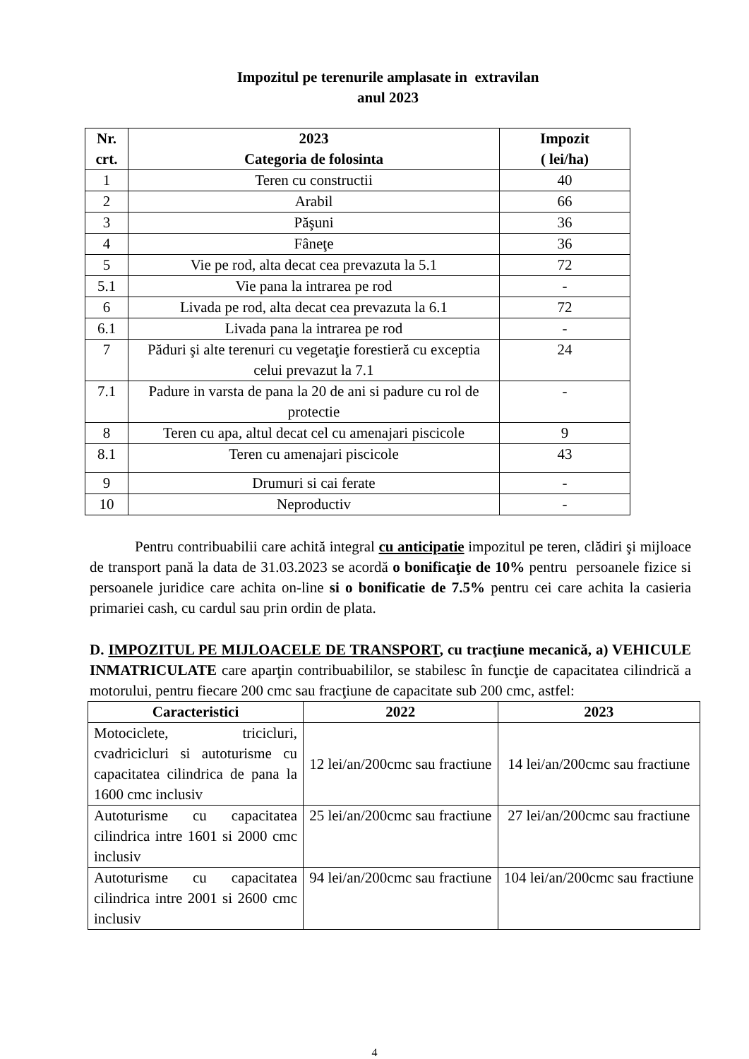Impozitul pe terenurile amplasate in extravilan
anul 2023
| Nr. crt. | 2023 Categoria de folosinta | Impozit ( lei/ha) |
| --- | --- | --- |
| 1 | Teren cu constructii | 40 |
| 2 | Arabil | 66 |
| 3 | Păşuni | 36 |
| 4 | Fâneţe | 36 |
| 5 | Vie pe rod, alta decat cea prevazuta la 5.1 | 72 |
| 5.1 | Vie pana la intrarea pe rod | - |
| 6 | Livada pe rod, alta decat cea prevazuta la 6.1 | 72 |
| 6.1 | Livada pana la intrarea pe rod | - |
| 7 | Păduri şi alte terenuri cu vegetaţie forestieră cu exceptia celui prevazut la 7.1 | 24 |
| 7.1 | Padure in varsta de pana la 20 de ani si padure cu rol de protectie | - |
| 8 | Teren cu apa, altul decat cel cu amenajari piscicole | 9 |
| 8.1 | Teren cu amenajari piscicole | 43 |
| 9 | Drumuri si cai ferate | - |
| 10 | Neproductiv | - |
Pentru contribuabilii care achită integral cu anticipatie impozitul pe teren, clădiri şi mijloace de transport pană la data de 31.03.2023 se acordă o bonificaţie de 10% pentru persoanele fizice si persoanele juridice care achita on-line si o bonificatie de 7.5% pentru cei care achita la casieria primariei cash, cu cardul sau prin ordin de plata.
D. IMPOZITUL PE MIJLOACELE DE TRANSPORT, cu tracţiune mecanică, a) VEHICULE INMATRICULATE care aparţin contribuabililor, se stabilesc în funcţie de capacitatea cilindrică a motorului, pentru fiecare 200 cmc sau fracţiune de capacitate sub 200 cmc, astfel:
| Caracteristici | 2022 | 2023 |
| --- | --- | --- |
| Motociclete, tricicluri, cvadricicluri si autoturisme cu capacitatea cilindrica de pana la 1600 cmc inclusiv | 12 lei/an/200cmc sau fractiune | 14 lei/an/200cmc sau fractiune |
| Autoturisme cu capacitatea cilindrica intre 1601 si 2000 cmc inclusiv | 25 lei/an/200cmc sau fractiune | 27 lei/an/200cmc sau fractiune |
| Autoturisme cu capacitatea cilindrica intre 2001 si 2600 cmc inclusiv | 94 lei/an/200cmc sau fractiune | 104 lei/an/200cmc sau fractiune |
4